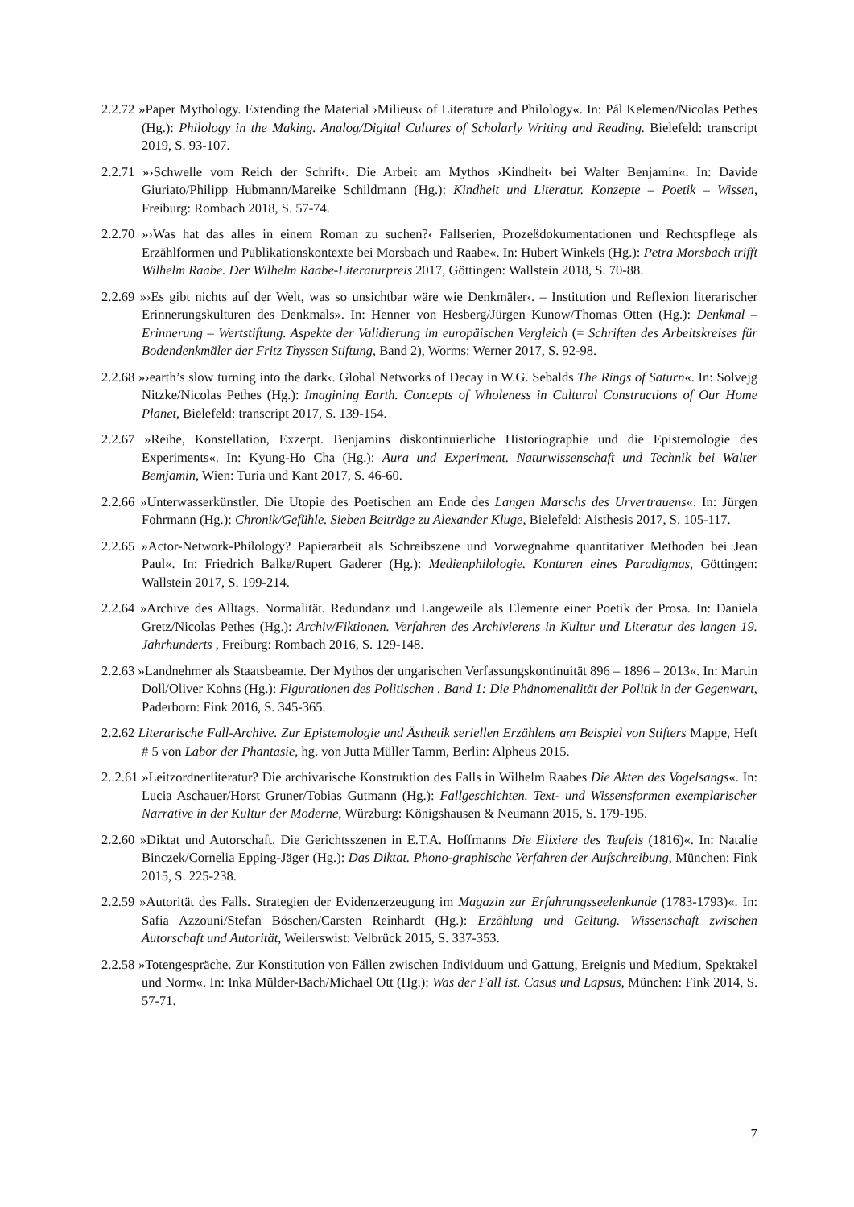2.2.72 »Paper Mythology. Extending the Material ›Milieus‹ of Literature and Philology«. In: Pál Kelemen/Nicolas Pethes (Hg.): Philology in the Making. Analog/Digital Cultures of Scholarly Writing and Reading. Bielefeld: transcript 2019, S. 93-107.
2.2.71 »›Schwelle vom Reich der Schrift‹. Die Arbeit am Mythos ›Kindheit‹ bei Walter Benjamin«. In: Davide Giuriato/Philipp Hubmann/Mareike Schildmann (Hg.): Kindheit und Literatur. Konzepte – Poetik – Wissen, Freiburg: Rombach 2018, S. 57-74.
2.2.70 »›Was hat das alles in einem Roman zu suchen?‹ Fallserien, Prozeßdokumentationen und Rechtspflege als Erzählformen und Publikationskontexte bei Morsbach und Raabe«. In: Hubert Winkels (Hg.): Petra Morsbach trifft Wilhelm Raabe. Der Wilhelm Raabe-Literaturpreis 2017, Göttingen: Wallstein 2018, S. 70-88.
2.2.69 »›Es gibt nichts auf der Welt, was so unsichtbar wäre wie Denkmäler‹. – Institution und Reflexion literarischer Erinnerungskulturen des Denkmals». In: Henner von Hesberg/Jürgen Kunow/Thomas Otten (Hg.): Denkmal – Erinnerung – Wertstiftung. Aspekte der Validierung im europäischen Vergleich (= Schriften des Arbeitskreises für Bodendenkmäler der Fritz Thyssen Stiftung, Band 2), Worms: Werner 2017, S. 92-98.
2.2.68 »›earth’s slow turning into the dark‹. Global Networks of Decay in W.G. Sebalds The Rings of Saturn«. In: Solvejg Nitzke/Nicolas Pethes (Hg.): Imagining Earth. Concepts of Wholeness in Cultural Constructions of Our Home Planet, Bielefeld: transcript 2017, S. 139-154.
2.2.67 »Reihe, Konstellation, Exzerpt. Benjamins diskontinuierliche Historiographie und die Epistemologie des Experiments«. In: Kyung-Ho Cha (Hg.): Aura und Experiment. Naturwissenschaft und Technik bei Walter Bemjamin, Wien: Turia und Kant 2017, S. 46-60.
2.2.66 »Unterwasserkünstler. Die Utopie des Poetischen am Ende des Langen Marschs des Urvertrauens«. In: Jürgen Fohrmann (Hg.): Chronik/Gefühle. Sieben Beiträge zu Alexander Kluge, Bielefeld: Aisthesis 2017, S. 105-117.
2.2.65 »Actor-Network-Philology? Papierarbeit als Schreibszene und Vorwegnahme quantitativer Methoden bei Jean Paul«. In: Friedrich Balke/Rupert Gaderer (Hg.): Medienphilologie. Konturen eines Paradigmas, Göttingen: Wallstein 2017, S. 199-214.
2.2.64 »Archive des Alltags. Normalität. Redundanz und Langeweile als Elemente einer Poetik der Prosa. In: Daniela Gretz/Nicolas Pethes (Hg.): Archiv/Fiktionen. Verfahren des Archivierens in Kultur und Literatur des langen 19. Jahrhunderts , Freiburg: Rombach 2016, S. 129-148.
2.2.63 »Landnehmer als Staatsbeamte. Der Mythos der ungarischen Verfassungskontinuität 896 – 1896 – 2013«. In: Martin Doll/Oliver Kohns (Hg.): Figurationen des Politischen . Band 1: Die Phänomenalität der Politik in der Gegenwart, Paderborn: Fink 2016, S. 345-365.
2.2.62 Literarische Fall-Archive. Zur Epistemologie und Ästhetik seriellen Erzählens am Beispiel von Stifters Mappe, Heft # 5 von Labor der Phantasie, hg. von Jutta Müller Tamm, Berlin: Alpheus 2015.
2..2.61 »Leitzordnerliteratur? Die archivarische Konstruktion des Falls in Wilhelm Raabes Die Akten des Vogelsangs«. In: Lucia Aschauer/Horst Gruner/Tobias Gutmann (Hg.): Fallgeschichten. Text- und Wissensformen exemplarischer Narrative in der Kultur der Moderne, Würzburg: Königshausen & Neumann 2015, S. 179-195.
2.2.60 »Diktat und Autorschaft. Die Gerichtsszenen in E.T.A. Hoffmanns Die Elixiere des Teufels (1816)«. In: Natalie Binczek/Cornelia Epping-Jäger (Hg.): Das Diktat. Phono-graphische Verfahren der Aufschreibung, München: Fink 2015, S. 225-238.
2.2.59 »Autorität des Falls. Strategien der Evidenzerzeugung im Magazin zur Erfahrungsseelenkunde (1783-1793)«. In: Safia Azzouni/Stefan Böschen/Carsten Reinhardt (Hg.): Erzählung und Geltung. Wissenschaft zwischen Autorschaft und Autorität, Weilerswist: Velbrück 2015, S. 337-353.
2.2.58 »Totengespräche. Zur Konstitution von Fällen zwischen Individuum und Gattung, Ereignis und Medium, Spektakel und Norm«. In: Inka Mülder-Bach/Michael Ott (Hg.): Was der Fall ist. Casus und Lapsus, München: Fink 2014, S. 57-71.
7